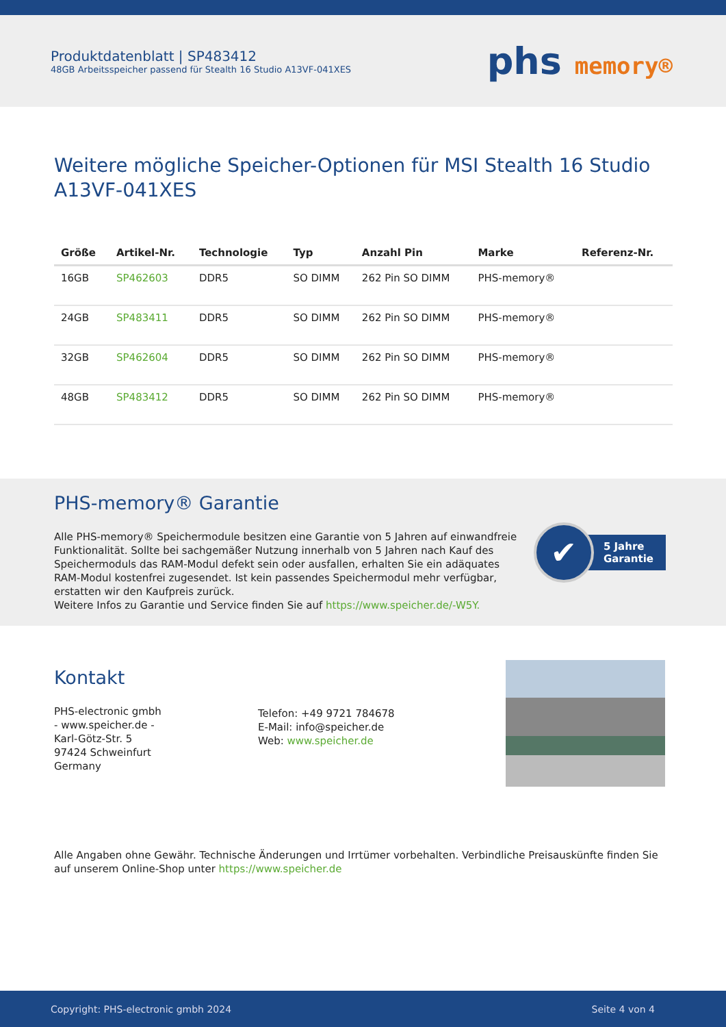Produktdatenblatt | SP483412
48GB Arbeitsspeicher passend für Stealth 16 Studio A13VF-041XES
phs memory®
Weitere mögliche Speicher-Optionen für MSI Stealth 16 Studio A13VF-041XES
| Größe | Artikel-Nr. | Technologie | Typ | Anzahl Pin | Marke | Referenz-Nr. |
| --- | --- | --- | --- | --- | --- | --- |
| 16GB | SP462603 | DDR5 | SO DIMM | 262 Pin SO DIMM | PHS-memory® | |
| 24GB | SP483411 | DDR5 | SO DIMM | 262 Pin SO DIMM | PHS-memory® | |
| 32GB | SP462604 | DDR5 | SO DIMM | 262 Pin SO DIMM | PHS-memory® | |
| 48GB | SP483412 | DDR5 | SO DIMM | 262 Pin SO DIMM | PHS-memory® | |
PHS-memory® Garantie
Alle PHS-memory® Speichermodule besitzen eine Garantie von 5 Jahren auf einwandfreie Funktionalität. Sollte bei sachgemäßer Nutzung innerhalb von 5 Jahren nach Kauf des Speichermoduls das RAM-Modul defekt sein oder ausfallen, erhalten Sie ein adäquates RAM-Modul kostenfrei zugesendet. Ist kein passendes Speichermodul mehr verfügbar, erstatten wir den Kaufpreis zurück.
Weitere Infos zu Garantie und Service finden Sie auf https://www.speicher.de/-W5Y.
✔
5 Jahre
Garantie
Kontakt
PHS-electronic gmbh
- www.speicher.de -
Karl-Götz-Str. 5
97424 Schweinfurt
Germany
Telefon: +49 9721 784678
E-Mail: info@speicher.de
Web: www.speicher.de
Alle Angaben ohne Gewähr. Technische Änderungen und Irrtümer vorbehalten. Verbindliche Preisauskünfte finden Sie auf unserem Online-Shop unter https://www.speicher.de
Copyright: PHS-electronic gmbh 2024 Seite 4 von 4